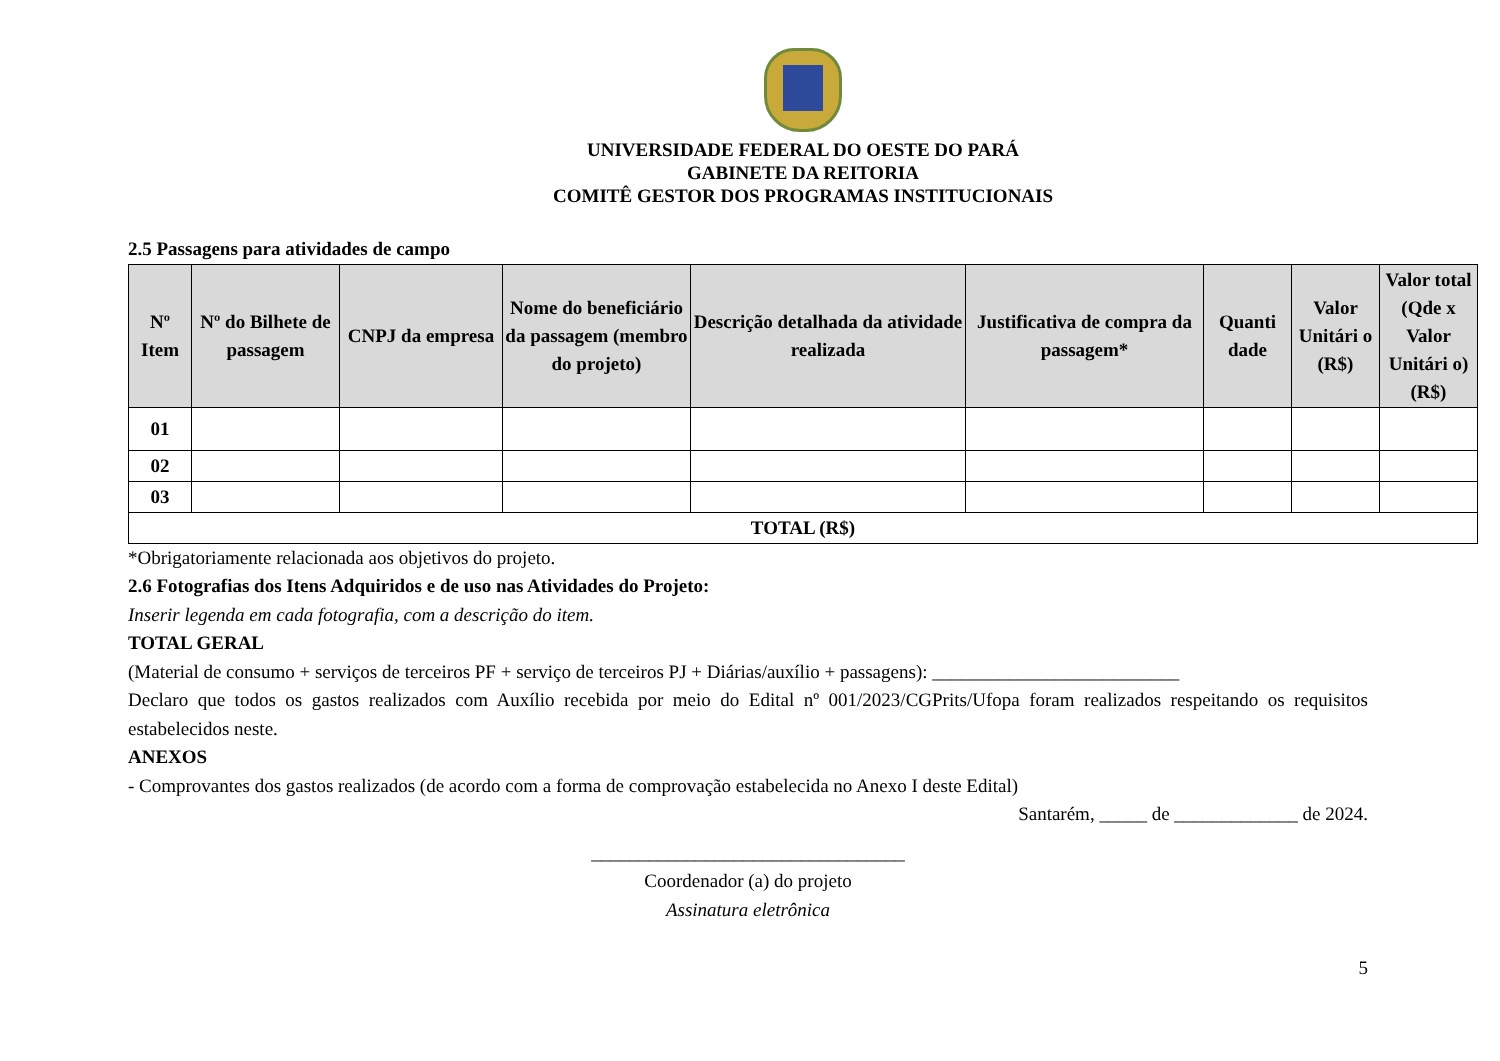UNIVERSIDADE FEDERAL DO OESTE DO PARÁ
GABINETE DA REITORIA
COMITÊ GESTOR DOS PROGRAMAS INSTITUCIONAIS
2.5 Passagens para atividades de campo
| Nº Item | Nº do Bilhete de passagem | CNPJ da empresa | Nome do beneficiário da passagem (membro do projeto) | Descrição detalhada da atividade realizada | Justificativa de compra da passagem* | Quanti dade | Valor Unitári o (R$) | Valor total (Qde x Valor Unitári o) (R$) |
| --- | --- | --- | --- | --- | --- | --- | --- | --- |
| 01 | | | | | | | | |
| 02 | | | | | | | | |
| 03 | | | | | | | | |
| TOTAL (R$) | | | | | | | | |
*Obrigatoriamente relacionada aos objetivos do projeto.
2.6 Fotografias dos Itens Adquiridos e de uso nas Atividades do Projeto:
Inserir legenda em cada fotografia, com a descrição do item.
TOTAL GERAL
(Material de consumo + serviços de terceiros PF + serviço de terceiros PJ + Diárias/auxílio + passagens): __________________________
Declaro que todos os gastos realizados com Auxílio recebida por meio do Edital nº 001/2023/CGPrits/Ufopa foram realizados respeitando os requisitos estabelecidos neste.
ANEXOS
- Comprovantes dos gastos realizados (de acordo com a forma de comprovação estabelecida no Anexo I deste Edital)
Santarém, _____ de _____________ de 2024.
_________________________________
Coordenador (a) do projeto
Assinatura eletrônica
5